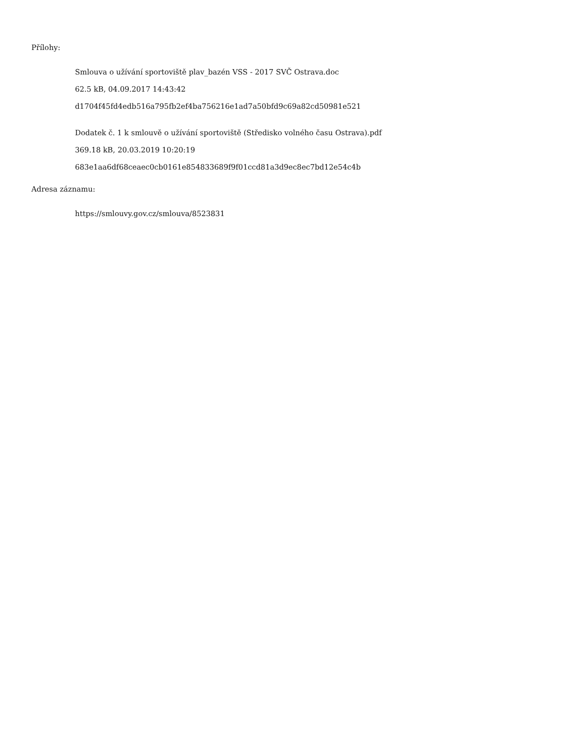Přílohy:
Smlouva o užívání sportoviště plav_bazén VSS - 2017 SVČ Ostrava.doc
62.5 kB, 04.09.2017 14:43:42
d1704f45fd4edb516a795fb2ef4ba756216e1ad7a50bfd9c69a82cd50981e521
Dodatek č. 1 k smlouvě o užívání sportoviště (Středisko volného času Ostrava).pdf
369.18 kB, 20.03.2019 10:20:19
683e1aa6df68ceaec0cb0161e854833689f9f01ccd81a3d9ec8ec7bd12e54c4b
Adresa záznamu:
https://smlouvy.gov.cz/smlouva/8523831